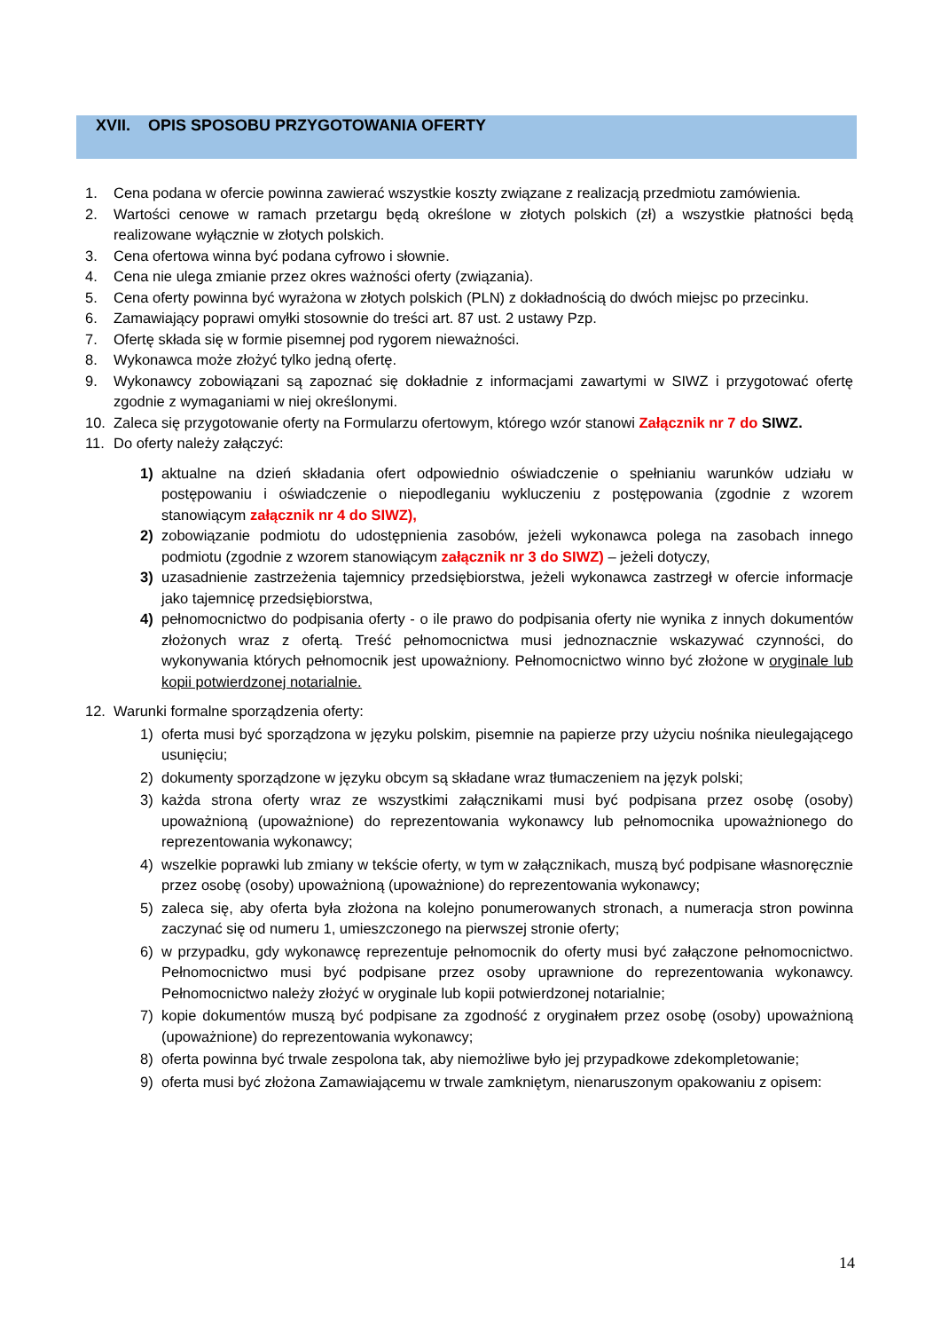XVII. OPIS SPOSOBU PRZYGOTOWANIA OFERTY
1. Cena podana w ofercie powinna zawierać wszystkie koszty związane z realizacją przedmiotu zamówienia.
2. Wartości cenowe w ramach przetargu będą określone w złotych polskich (zł) a wszystkie płatności będą realizowane wyłącznie w złotych polskich.
3. Cena ofertowa winna być podana cyfrowo i słownie.
4. Cena nie ulega zmianie przez okres ważności oferty (związania).
5. Cena oferty powinna być wyrażona w złotych polskich (PLN) z dokładnością do dwóch miejsc po przecinku.
6. Zamawiający poprawi omyłki stosownie do treści art. 87 ust. 2 ustawy Pzp.
7. Ofertę składa się w formie pisemnej pod rygorem nieważności.
8. Wykonawca może złożyć tylko jedną ofertę.
9. Wykonawcy zobowiązani są zapoznać się dokładnie z informacjami zawartymi w SIWZ i przygotować ofertę zgodnie z wymaganiami w niej określonymi.
10. Zaleca się przygotowanie oferty na Formularzu ofertowym, którego wzór stanowi Załącznik nr 7 do SIWZ.
11. Do oferty należy załączyć:
1) aktualne na dzień składania ofert odpowiednio oświadczenie o spełnianiu warunków udziału w postępowaniu i oświadczenie o niepodleganiu wykluczeniu z postępowania (zgodnie z wzorem stanowiącym załącznik nr 4 do SIWZ),
2) zobowiązanie podmiotu do udostępnienia zasobów, jeżeli wykonawca polega na zasobach innego podmiotu (zgodnie z wzorem stanowiącym załącznik nr 3 do SIWZ) – jeżeli dotyczy,
3) uzasadnienie zastrzeżenia tajemnicy przedsiębiorstwa, jeżeli wykonawca zastrzegł w ofercie informacje jako tajemnicę przedsiębiorstwa,
4) pełnomocnictwo do podpisania oferty - o ile prawo do podpisania oferty nie wynika z innych dokumentów złożonych wraz z ofertą. Treść pełnomocnictwa musi jednoznacznie wskazywać czynności, do wykonywania których pełnomocnik jest upoważniony. Pełnomocnictwo winno być złożone w oryginale lub kopii potwierdzonej notarialnie.
12. Warunki formalne sporządzenia oferty:
1) oferta musi być sporządzona w języku polskim, pisemnie na papierze przy użyciu nośnika nieulegającego usunięciu;
2) dokumenty sporządzone w języku obcym są składane wraz tłumaczeniem na język polski;
3) każda strona oferty wraz ze wszystkimi załącznikami musi być podpisana przez osobę (osoby) upoważnioną (upoważnione) do reprezentowania wykonawcy lub pełnomocnika upoważnionego do reprezentowania wykonawcy;
4) wszelkie poprawki lub zmiany w tekście oferty, w tym w załącznikach, muszą być podpisane własnoręcznie przez osobę (osoby) upoważnioną (upoważnione) do reprezentowania wykonawcy;
5) zaleca się, aby oferta była złożona na kolejno ponumerowanych stronach, a numeracja stron powinna zaczynać się od numeru 1, umieszczonego na pierwszej stronie oferty;
6) w przypadku, gdy wykonawcę reprezentuje pełnomocnik do oferty musi być załączone pełnomocnictwo. Pełnomocnictwo musi być podpisane przez osoby uprawnione do reprezentowania wykonawcy. Pełnomocnictwo należy złożyć w oryginale lub kopii potwierdzonej notarialnie;
7) kopie dokumentów muszą być podpisane za zgodność z oryginałem przez osobę (osoby) upoważnioną (upoważnione) do reprezentowania wykonawcy;
8) oferta powinna być trwale zespolona tak, aby niemożliwe było jej przypadkowe zdekompletowanie;
9) oferta musi być złożona Zamawiającemu w trwale zamkniętym, nienaruszonym opakowaniu z opisem:
14